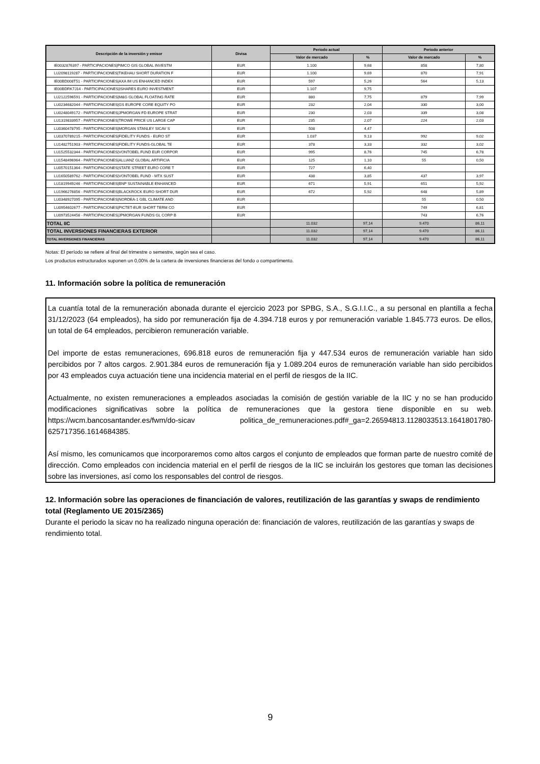| Descripción de la inversión y emisor | Divisa | Periodo actual | | Periodo anterior | |
| --- | --- | --- | --- | --- | --- |
| | | Valor de mercado | % | Valor de mercado | % |
| IE0032876397 - PARTICIPACIONES/PIMCO GIS GLOBAL INVESTM | EUR | 1.100 | 9,68 | 858 | 7,80 |
| LU2098119287 - PARTICIPACIONES/TIKEHAU SHORT DURATION F | EUR | 1.100 | 9,69 | 870 | 7,91 |
| IE00BD008T51 - PARTICIPACIONES/AXA IM US ENHANCED INDEX | EUR | 597 | 5,26 | 564 | 5,13 |
| IE00BDRK7J14 - PARTICIPACIONES/ISHARES EURO INVESTMENT | EUR | 1.107 | 9,75 | | |
| LU2122596591 - PARTICIPACIONES/M&G GLOBAL FLOATING RATE | EUR | 880 | 7,75 | 879 | 7,99 |
| LU0234682044 - PARTICIPACIONES/GS EUROPE CORE EQUITY PO | EUR | 232 | 2,04 | 330 | 3,00 |
| LU0248049172 - PARTICIPACIONES/JPMORGAN FD EUROPE STRAT | EUR | 230 | 2,03 | 339 | 3,08 |
| LU1319833957 - PARTICIPACIONES/TROWE PRICE US LARGE CAP | EUR | 235 | 2,07 | 224 | 2,03 |
| LU0360478795 - PARTICIPACIONES/MORGAN STANLEY SICAV S | EUR | 508 | 4,47 | | |
| LU0370789215 - PARTICIPACIONES/FIDELITY FUNDS - EURO ST | EUR | 1.037 | 9,13 | 992 | 9,02 |
| LU1482751903 - PARTICIPACIONES/FIDELITY FUNDS-GLOBAL TE | EUR | 378 | 3,33 | 332 | 3,02 |
| LU1525532344 - PARTICIPACIONES/VONTOBEL FUND EUR CORPOR | EUR | 995 | 8,76 | 745 | 6,78 |
| LU1548496964 - PARTICIPACIONES/ALLIANZ GLOBAL ARTIFICIA | EUR | 125 | 1,10 | 55 | 0,50 |
| LU0570151364 - PARTICIPACIONES/STATE STREET EURO CORE T | EUR | 727 | 6,40 | | |
| LU1650589762 - PARTICIPACIONES/VONTOBEL FUND - MTX SUST | EUR | 438 | 3,85 | 437 | 3,97 |
| LU1819949246 - PARTICIPACIONES/BNP SUSTAINABLE ENHANCED | EUR | 671 | 5,91 | 651 | 5,92 |
| LU1966276856 - PARTICIPACIONES/BLACKROCK EURO SHORT DUR | EUR | 672 | 5,92 | 648 | 5,89 |
| LU0348927095 - PARTICIPACIONES/NORDEA-1 GBL CLIMATE AND | EUR | | | 55 | 0,50 |
| LU0954602677 - PARTICIPACIONES/PICTET-EUR SHORT TERM CO | EUR | | | 749 | 6,81 |
| LU0973524456 - PARTICIPACIONES/JPMORGAN FUNDS GL CORP B | EUR | | | 743 | 6,76 |
| TOTAL IIC | | 11.032 | 97,14 | 9.470 | 86,11 |
| TOTAL INVERSIONES FINANCIERAS EXTERIOR | | 11.032 | 97,14 | 9.470 | 86,11 |
| TOTAL INVERSIONES FINANCIERAS | | 11.032 | 97,14 | 9.470 | 86,11 |
Notas: El período se refiere al final del trimestre o semestre, según sea el caso.
Los productos estructurados suponen un 0,00% de la cartera de inversiones financieras del fondo o compartimento.
11. Información sobre la política de remuneración
La cuantía total de la remuneración abonada durante el ejercicio 2023 por SPBG, S.A., S.G.I.I.C., a su personal en plantilla a fecha 31/12/2023 (64 empleados), ha sido por remuneración fija de 4.394.718 euros y por remuneración variable 1.845.773 euros. De ellos, un total de 64 empleados, percibieron remuneración variable.
Del importe de estas remuneraciones, 696.818 euros de remuneración fija y 447.534 euros de remuneración variable han sido percibidos por 7 altos cargos. 2.901.384 euros de remuneración fija y 1.089.204 euros de remuneración variable han sido percibidos por 43 empleados cuya actuación tiene una incidencia material en el perfil de riesgos de la IIC.
Actualmente, no existen remuneraciones a empleados asociadas la comisión de gestión variable de la IIC y no se han producido modificaciones significativas sobre la política de remuneraciones que la gestora tiene disponible en su web. https://wcm.bancosantander.es/fwm/do-sicav politica_de_remuneraciones.pdf#_ga=2.26594813.1128033513.1641801780-625717356.1614684385.
Así mismo, les comunicamos que incorporaremos como altos cargos el conjunto de empleados que forman parte de nuestro comité de dirección. Como empleados con incidencia material en el perfil de riesgos de la IIC se incluirán los gestores que toman las decisiones sobre las inversiones, así como los responsables del control de riesgos.
12. Información sobre las operaciones de financiación de valores, reutilización de las garantías y swaps de rendimiento total (Reglamento UE 2015/2365)
Durante el periodo la sicav no ha realizado ninguna operación de: financiación de valores, reutilización de las garantías y swaps de rendimiento total.
9